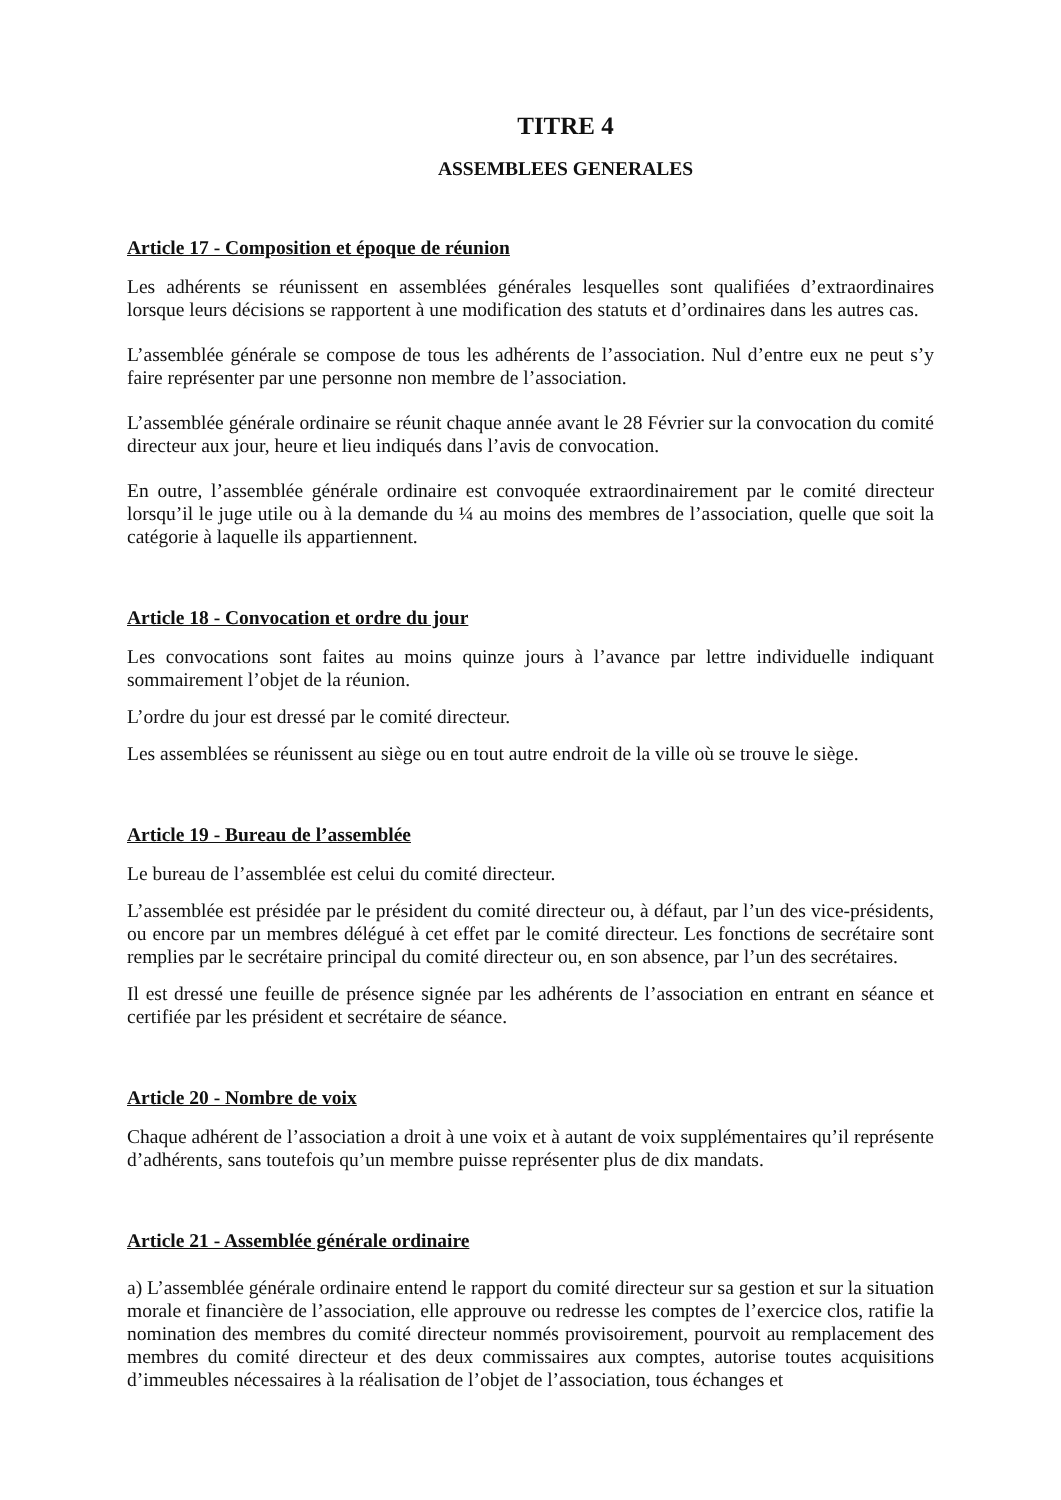TITRE 4
ASSEMBLEES GENERALES
Article 17 - Composition et époque de réunion
Les adhérents se réunissent en assemblées générales lesquelles sont qualifiées d’extraordinaires lorsque leurs décisions se rapportent à une modification des statuts et d’ordinaires dans les autres cas.
L’assemblée générale se compose de tous les adhérents de l’association. Nul d’entre eux ne peut s’y faire représenter par une personne non membre de l’association.
L’assemblée générale ordinaire se réunit chaque année avant le 28 Février sur la convocation du comité directeur aux jour, heure et lieu indiqués dans l’avis de convocation.
En outre, l’assemblée générale ordinaire est convoquée extraordinairement par le comité directeur lorsqu’il le juge utile ou à la demande du ¼ au moins des membres de l’association, quelle que soit la catégorie à laquelle ils appartiennent.
Article 18 - Convocation et ordre du jour
Les convocations sont faites au moins quinze jours à l’avance par lettre individuelle indiquant sommairement l’objet de la réunion.
L’ordre du jour est dressé par le comité directeur.
Les assemblées se réunissent au siège ou en tout autre endroit de la ville où se trouve le siège.
Article 19 - Bureau de l’assemblée
Le bureau de l’assemblée est celui du comité directeur.
L’assemblée est présidée par le président du comité directeur ou, à défaut, par l’un des vice-présidents, ou encore par un membres délégué à cet effet par le comité directeur. Les fonctions de secrétaire sont remplies par le secrétaire principal du comité directeur ou, en son absence, par l’un des secrétaires.
Il est dressé une feuille de présence signée par les adhérents de l’association en entrant en séance et certifiée par les président et secrétaire de séance.
Article 20 - Nombre de voix
Chaque adhérent de l’association a droit à une voix et à autant de voix supplémentaires qu’il représente d’adhérents, sans toutefois qu’un membre puisse représenter plus de dix mandats.
Article 21 - Assemblée générale ordinaire
a) L’assemblée générale ordinaire entend le rapport du comité directeur sur sa gestion et sur la situation morale et financière de l’association, elle approuve ou redresse les comptes de l’exercice clos, ratifie la nomination des membres du comité directeur nommés provisoirement, pourvoit au remplacement des membres du comité directeur et des deux commissaires aux comptes, autorise toutes acquisitions d’immeubles nécessaires à la réalisation de l’objet de l’association, tous échanges et